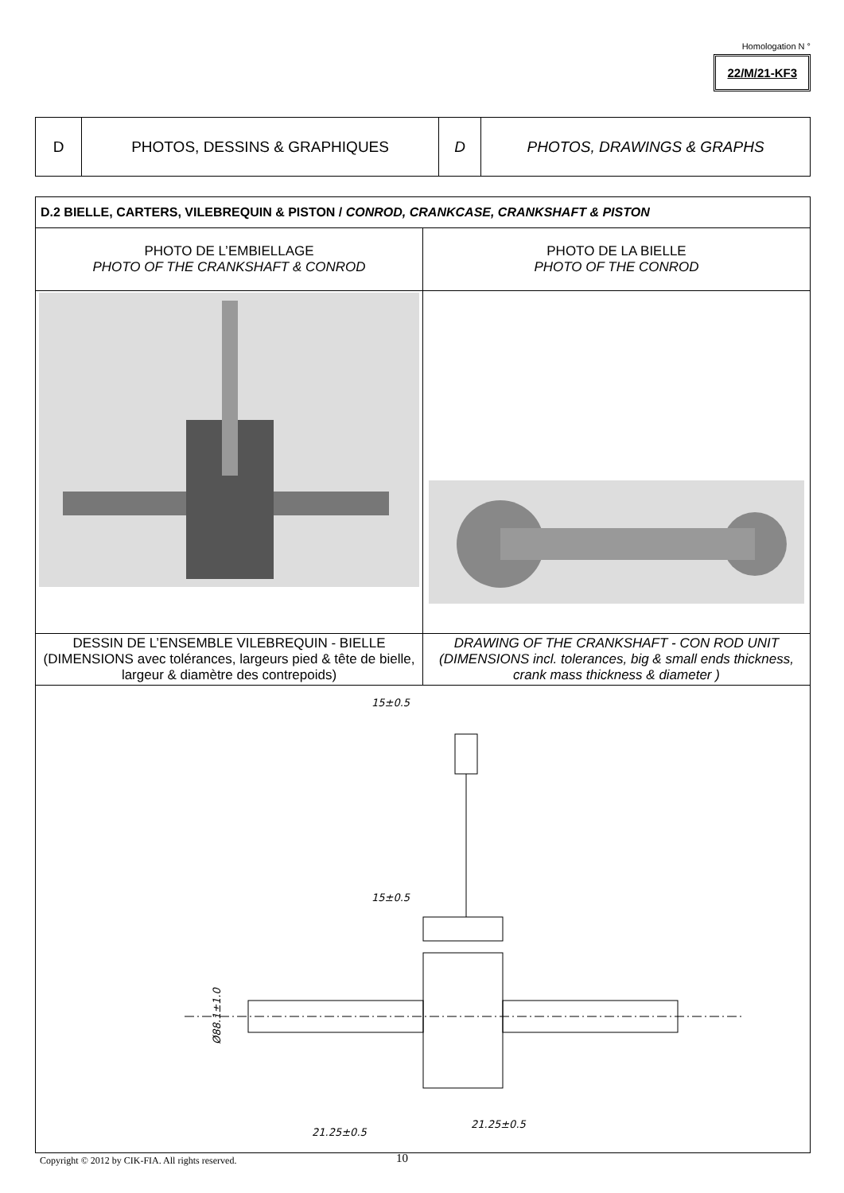Homologation N °
22/M/21-KF3
| D | PHOTOS, DESSINS & GRAPHIQUES | D | PHOTOS, DRAWINGS & GRAPHS |
| D.2 BIELLE, CARTERS, VILEBREQUIN & PISTON / CONROD, CRANKCASE, CRANKSHAFT & PISTON | |
| PHOTO DE L’EMBIELLAGE PHOTO OF THE CRANKSHAFT & CONROD | PHOTO DE LA BIELLE PHOTO OF THE CONROD |
| DESSIN DE L’ENSEMBLE VILEBREQUIN - BIELLE (DIMENSIONS avec tolérances, largeurs pied & tête de bielle, largeur & diamètre des contrepoids) | DRAWING OF THE CRANKSHAFT - CON ROD UNIT (DIMENSIONS incl. tolerances, big & small ends thickness, crank mass thickness & diameter ) |
| 15±0.5 15±0.5 21.25±0.5 21.25±0.5 Ø88.1±1.0 | |
Copyright © 2012 by CIK-FIA. All rights reserved.
10